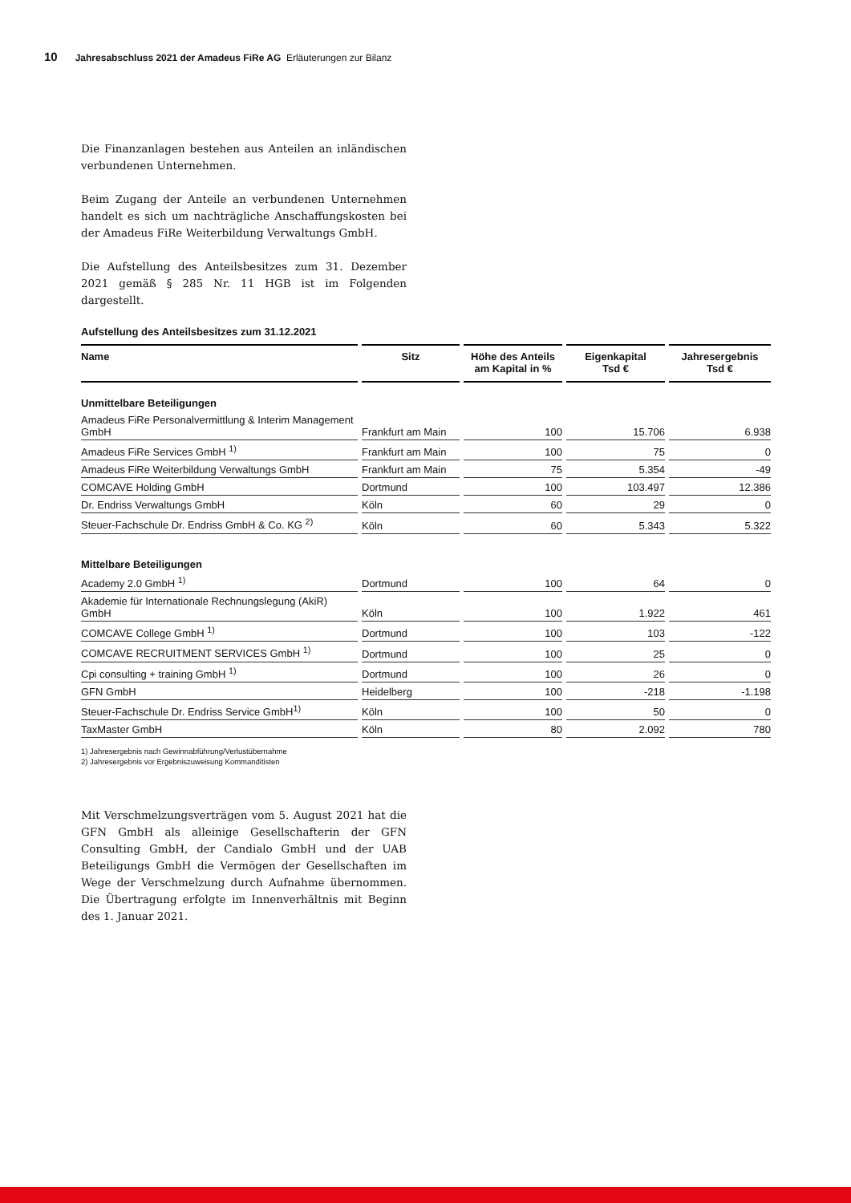10 Jahresabschluss 2021 der Amadeus FiRe AG Erläuterungen zur Bilanz
Die Finanzanlagen bestehen aus Anteilen an inländischen verbundenen Unternehmen.
Beim Zugang der Anteile an verbundenen Unternehmen handelt es sich um nachträgliche Anschaffungskosten bei der Amadeus FiRe Weiterbildung Verwaltungs GmbH.
Die Aufstellung des Anteilsbesitzes zum 31. Dezember 2021 gemäß § 285 Nr. 11 HGB ist im Folgenden dargestellt.
Aufstellung des Anteilsbesitzes zum 31.12.2021
| Name | Sitz | Höhe des Anteils am Kapital in % | Eigenkapital Tsd € | Jahresergebnis Tsd € |
| --- | --- | --- | --- | --- |
| Unmittelbare Beteiligungen | | | | |
| Amadeus FiRe Personalvermittlung & Interim Management GmbH | Frankfurt am Main | 100 | 15.706 | 6.938 |
| Amadeus FiRe Services GmbH <sup>1)</sup> | Frankfurt am Main | 100 | 75 | 0 |
| Amadeus FiRe Weiterbildung Verwaltungs GmbH | Frankfurt am Main | 75 | 5.354 | -49 |
| COMCAVE Holding GmbH | Dortmund | 100 | 103.497 | 12.386 |
| Dr. Endriss Verwaltungs GmbH | Köln | 60 | 29 | 0 |
| Steuer-Fachschule Dr. Endriss GmbH & Co. KG <sup>2)</sup> | Köln | 60 | 5.343 | 5.322 |
| Mittelbare Beteiligungen | | | | |
| Academy 2.0 GmbH <sup>1)</sup> | Dortmund | 100 | 64 | 0 |
| Akademie für Internationale Rechnungslegung (AkiR) GmbH | Köln | 100 | 1.922 | 461 |
| COMCAVE College GmbH <sup>1)</sup> | Dortmund | 100 | 103 | -122 |
| COMCAVE RECRUITMENT SERVICES GmbH <sup>1)</sup> | Dortmund | 100 | 25 | 0 |
| Cpi consulting + training GmbH <sup>1)</sup> | Dortmund | 100 | 26 | 0 |
| GFN GmbH | Heidelberg | 100 | -218 | -1.198 |
| Steuer-Fachschule Dr. Endriss Service GmbH<sup>1)</sup> | Köln | 100 | 50 | 0 |
| TaxMaster GmbH | Köln | 80 | 2.092 | 780 |
1) Jahresergebnis nach Gewinnabführung/Verlustübernahme
2) Jahresergebnis vor Ergebniszuweisung Kommanditisten
Mit Verschmelzungsverträgen vom 5. August 2021 hat die GFN GmbH als alleinige Gesellschafterin der GFN Consulting GmbH, der Candialo GmbH und der UAB Beteiligungs GmbH die Vermögen der Gesellschaften im Wege der Verschmelzung durch Aufnahme übernommen. Die Übertragung erfolgte im Innenverhältnis mit Beginn des 1. Januar 2021.